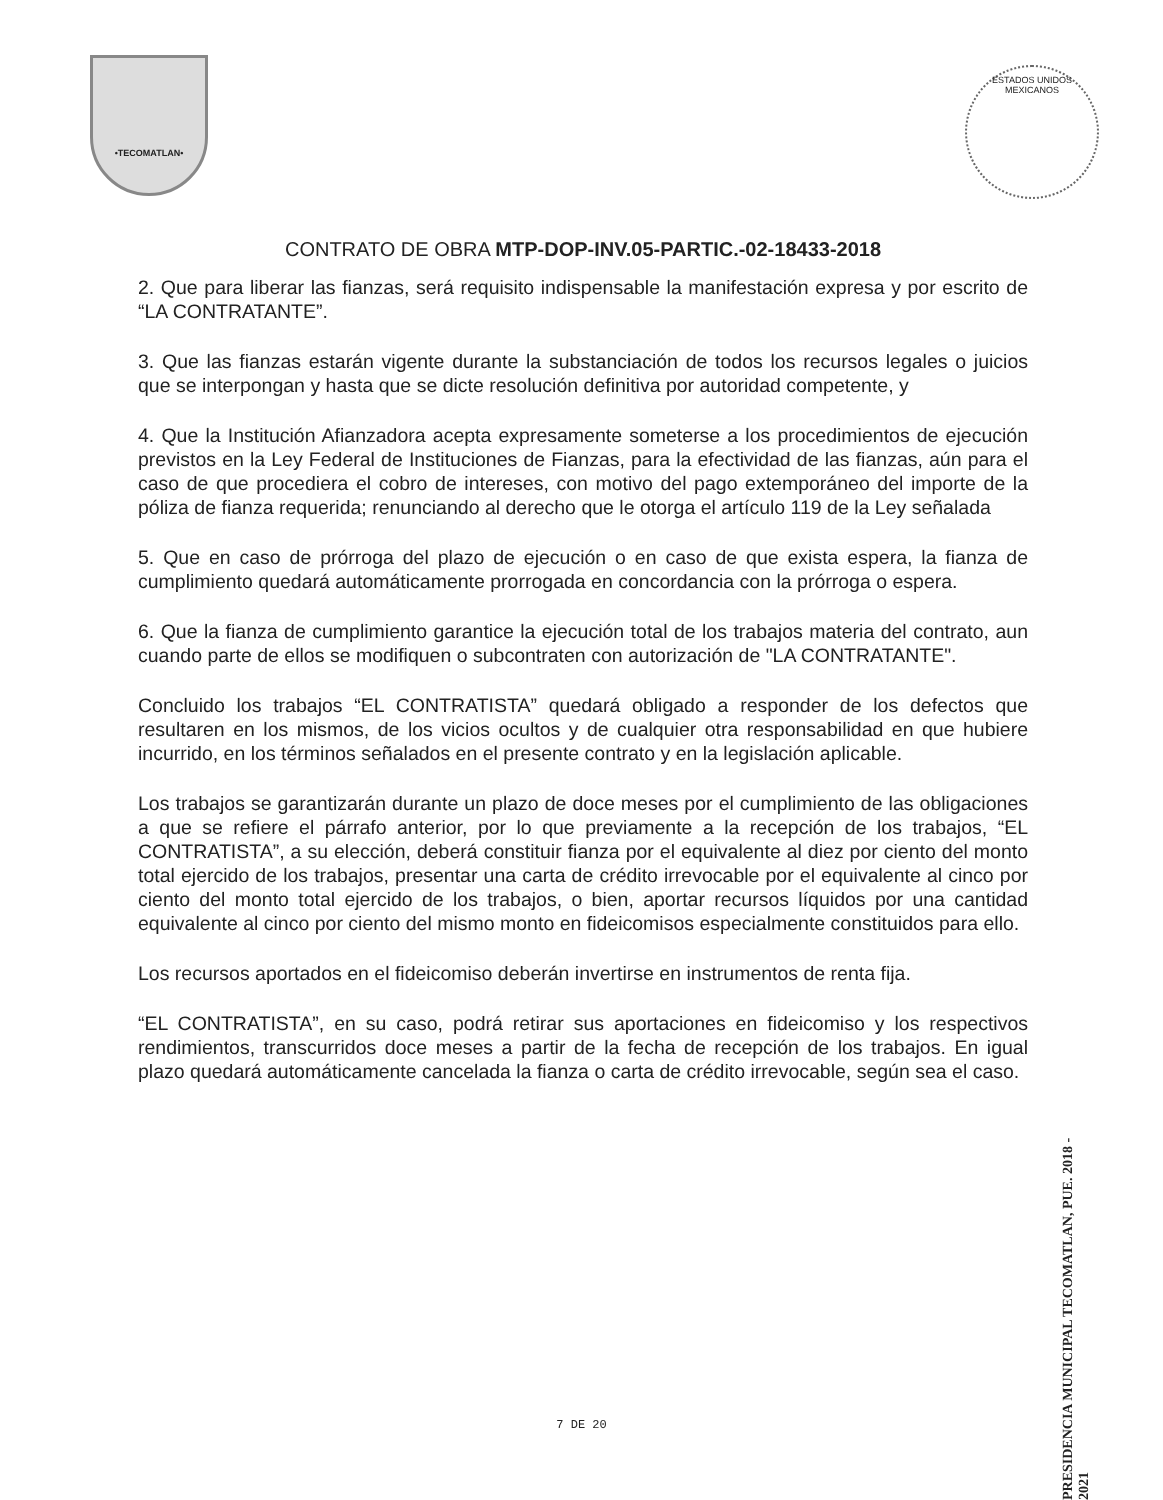•TECOMATLAN•
ESTADOS UNIDOS MEXICANOS
CONTRATO DE OBRA MTP-DOP-INV.05-PARTIC.-02-18433-2018
2. Que para liberar las fianzas, será requisito indispensable la manifestación expresa y por escrito de “LA CONTRATANTE”.
3. Que las fianzas estarán vigente durante la substanciación de todos los recursos legales o juicios que se interpongan y hasta que se dicte resolución definitiva por autoridad competente, y
4. Que la Institución Afianzadora acepta expresamente someterse a los procedimientos de ejecución previstos en la Ley Federal de Instituciones de Fianzas, para la efectividad de las fianzas, aún para el caso de que procediera el cobro de intereses, con motivo del pago extemporáneo del importe de la póliza de fianza requerida; renunciando al derecho que le otorga el artículo 119 de la Ley señalada
5. Que en caso de prórroga del plazo de ejecución o en caso de que exista espera, la fianza de cumplimiento quedará automáticamente prorrogada en concordancia con la prórroga o espera.
6. Que la fianza de cumplimiento garantice la ejecución total de los trabajos materia del contrato, aun cuando parte de ellos se modifiquen o subcontraten con autorización de "LA CONTRATANTE".
Concluido los trabajos “EL CONTRATISTA” quedará obligado a responder de los defectos que resultaren en los mismos, de los vicios ocultos y de cualquier otra responsabilidad en que hubiere incurrido, en los términos señalados en el presente contrato y en la legislación aplicable.
Los trabajos se garantizarán durante un plazo de doce meses por el cumplimiento de las obligaciones a que se refiere el párrafo anterior, por lo que previamente a la recepción de los trabajos, “EL CONTRATISTA”, a su elección, deberá constituir fianza por el equivalente al diez por ciento del monto total ejercido de los trabajos, presentar una carta de crédito irrevocable por el equivalente al cinco por ciento del monto total ejercido de los trabajos, o bien, aportar recursos líquidos por una cantidad equivalente al cinco por ciento del mismo monto en fideicomisos especialmente constituidos para ello.
Los recursos aportados en el fideicomiso deberán invertirse en instrumentos de renta fija.
“EL CONTRATISTA”, en su caso, podrá retirar sus aportaciones en fideicomiso y los respectivos rendimientos, transcurridos doce meses a partir de la fecha de recepción de los trabajos. En igual plazo quedará automáticamente cancelada la fianza o carta de crédito irrevocable, según sea el caso.
PRESIDENCIA MUNICIPAL TECOMATLAN, PUE. 2018 - 2021
7 DE 20